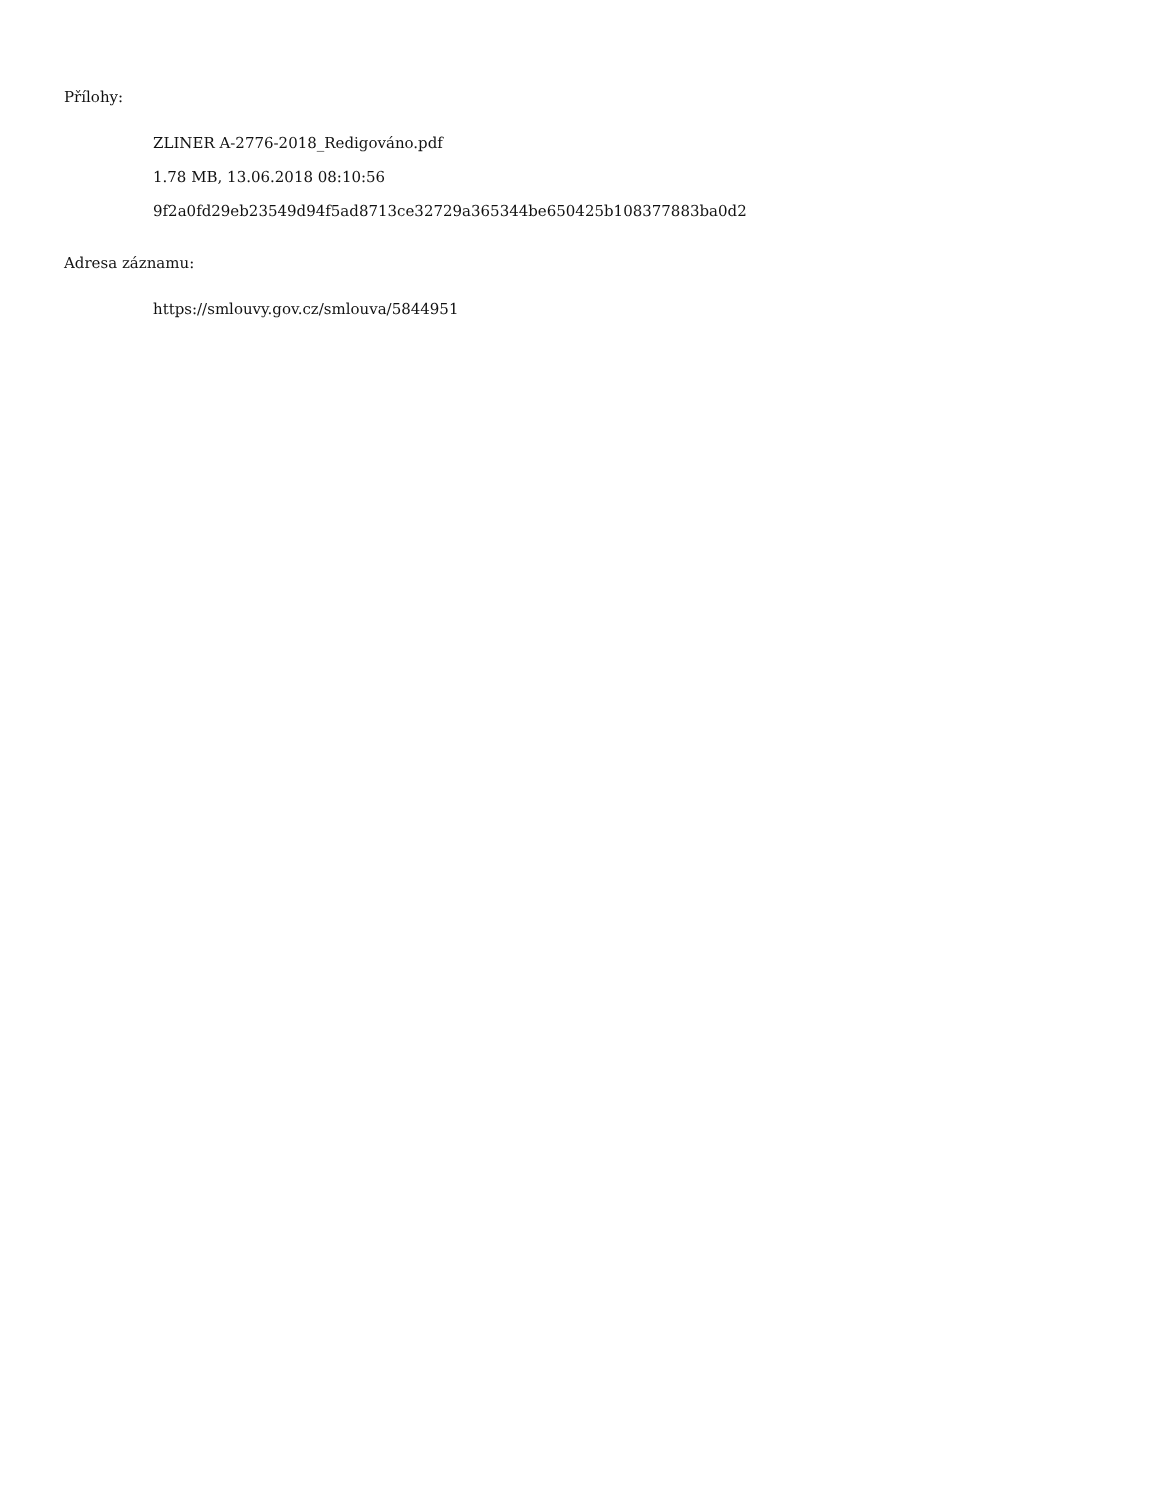Přílohy:
ZLINER A-2776-2018_Redigováno.pdf
1.78 MB, 13.06.2018 08:10:56
9f2a0fd29eb23549d94f5ad8713ce32729a365344be650425b108377883ba0d2
Adresa záznamu:
https://smlouvy.gov.cz/smlouva/5844951